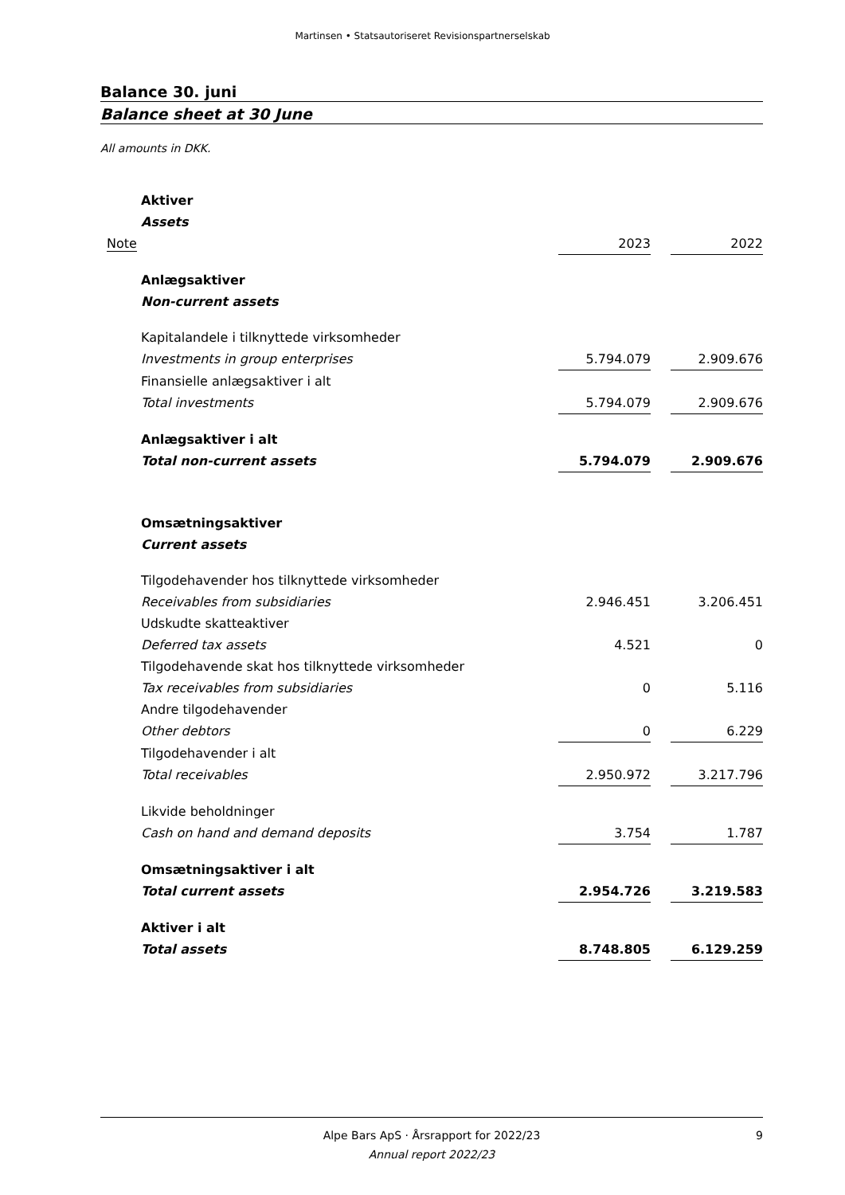Martinsen • Statsautoriseret Revisionspartnerselskab
Balance 30. juni
Balance sheet at 30 June
All amounts in DKK.
| Aktiver | | | |
| Assets | | | |
| Note | 2023 | | 2022 |
| Anlægsaktiver | | | |
| Non-current assets | | | |
| Kapitalandele i tilknyttede virksomheder | | | |
| Investments in group enterprises | 5.794.079 | | 2.909.676 |
| Finansielle anlægsaktiver i alt | | | |
| Total investments | 5.794.079 | | 2.909.676 |
| Anlægsaktiver i alt | | | |
| Total non-current assets | 5.794.079 | | 2.909.676 |
| Omsætningsaktiver | | | |
| Current assets | | | |
| Tilgodehavender hos tilknyttede virksomheder | | | |
| Receivables from subsidiaries | 2.946.451 | | 3.206.451 |
| Udskudte skatteaktiver | | | |
| Deferred tax assets | 4.521 | | 0 |
| Tilgodehavende skat hos tilknyttede virksomheder | | | |
| Tax receivables from subsidiaries | 0 | | 5.116 |
| Andre tilgodehavender | | | |
| Other debtors | 0 | | 6.229 |
| Tilgodehavender i alt | | | |
| Total receivables | 2.950.972 | | 3.217.796 |
| Likvide beholdninger | | | |
| Cash on hand and demand deposits | 3.754 | | 1.787 |
| Omsætningsaktiver i alt | | | |
| Total current assets | 2.954.726 | | 3.219.583 |
| Aktiver i alt | | | |
| Total assets | 8.748.805 | | 6.129.259 |
Alpe Bars ApS · Årsrapport for 2022/23 9
Annual report 2022/23